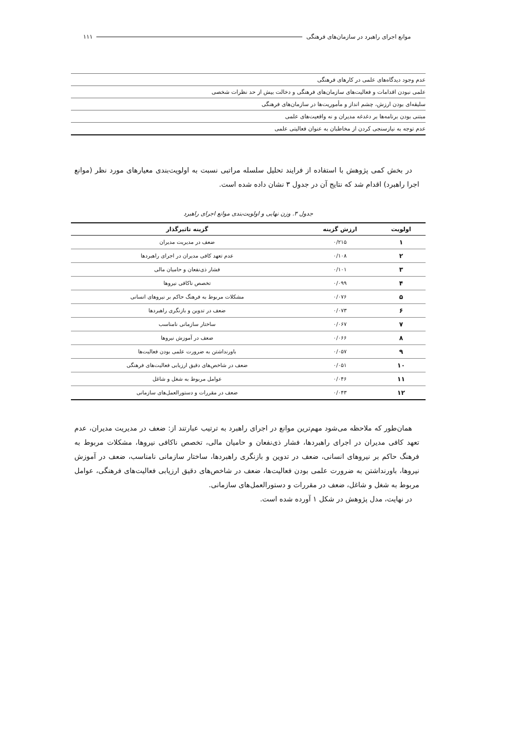موانع اجرای راهبرد در سازمان‌های فرهنگی ۱۱۱
| عدم وجود دیدگاه‌های علمی در کارهای فرهنگی |
| علمی نبودن اقدامات و فعالیت‌های سازمان‌های فرهنگی و دخالت بیش از حد نظرات شخصی |
| سلیقه‌ای بودن ارزش، چشم انداز و مأموریت‌ها در سازمان‌های فرهنگی |
| مبتنی بودن برنامه‌ها بر دغدغه مدیران و نه واقعیت‌های علمی |
| عدم توجه به نیازسنجی کردن از مخاطبان به عنوان فعالیتی علمی |
 در بخش کمی پژوهش با استفاده از فرایند تحلیل سلسله مراتبی نسبت به اولویت‌بندی معیارهای مورد نظر (موانع اجرا راهبرد) اقدام شد که نتایج آن در جدول ۳ نشان داده شده است.
جدول ۳. وزن نهایی و اولویت‌بندی موانع اجرای راهبرد
| اولویت | ارزش گزینه | گزینه تاثیرگذار |
| --- | --- | --- |
| ۱ | ۰/۲۱۵ | ضعف در مدیریت مدیران |
| ۲ | ۰/۱۰۸ | عدم تعهد کافی مدیران در اجرای راهبردها |
| ۳ | ۰/۱۰۱ | فشار ذی‌نفعان و حامیان مالی |
| ۴ | ۰/۰۹۹ | تخصص ناکافی نیروها |
| ۵ | ۰/۰۷۶ | مشکلات مربوط به فرهنگ حاکم بر نیروهای انسانی |
| ۶ | ۰/۰۷۳ | ضعف در تدوین و بازنگری راهبردها |
| ۷ | ۰/۰۶۷ | ساختار سازمانی نامناسب |
| ۸ | ۰/۰۶۶ | ضعف در آموزش نیروها |
| ۹ | ۰/۰۵۷ | باورنداشتن به ضرورت علمی بودن فعالیت‌ها |
| ۱۰ | ۰/۰۵۱ | ضعف در شاخص‌های دقیق ارزیابی فعالیت‌های فرهنگی |
| ۱۱ | ۰/۰۴۶ | عوامل مربوط به شغل و شاغل |
| ۱۲ | ۰/۰۴۳ | ضعف در مقررات و دستورالعمل‌های سازمانی |
 همان‌طور که ملاحظه می‌شود مهم‌ترین موانع در اجرای راهبرد به ترتیب عبارتند از: ضعف در مدیریت مدیران، عدم تعهد کافی مدیران در اجرای راهبردها، فشار ذی‌نفعان و حامیان مالی، تخصص ناکافی نیروها، مشکلات مربوط به فرهنگ حاکم بر نیروهای انسانی، ضعف در تدوین و بازنگری راهبردها، ساختار سازمانی نامناسب، ضعف در آموزش نیروها، باورنداشتن به ضرورت علمی بودن فعالیت‌ها، ضعف در شاخص‌های دقیق ارزیابی فعالیت‌های فرهنگی، عوامل مربوط به شغل و شاغل، ضعف در مقررات و دستورالعمل‌های سازمانی.
 در نهایت، مدل پژوهش در شکل ۱ آورده شده است.